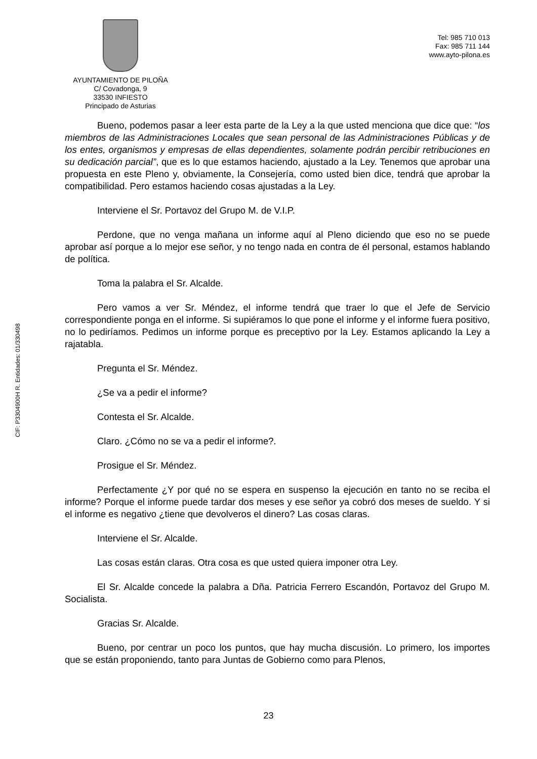AYUNTAMIENTO DE PILOÑA
C/ Covadonga, 9
33530 INFIESTO
Principado de Asturias
Tel: 985 710 013
Fax: 985 711 144
www.ayto-pilona.es
CIF: P3304900H R. Entidades: 01/330498
Bueno, podemos pasar a leer esta parte de la Ley a la que usted menciona que dice que: “los miembros de las Administraciones Locales que sean personal de las Administraciones Públicas y de los entes, organismos y empresas de ellas dependientes, solamente podrán percibir retribuciones en su dedicación parcial”, que es lo que estamos haciendo, ajustado a la Ley. Tenemos que aprobar una propuesta en este Pleno y, obviamente, la Consejería, como usted bien dice, tendrá que aprobar la compatibilidad. Pero estamos haciendo cosas ajustadas a la Ley.
Interviene el Sr. Portavoz del Grupo M. de V.I.P.
Perdone, que no venga mañana un informe aquí al Pleno diciendo que eso no se puede aprobar así porque a lo mejor ese señor, y no tengo nada en contra de él personal, estamos hablando de política.
Toma la palabra el Sr. Alcalde.
Pero vamos a ver Sr. Méndez, el informe tendrá que traer lo que el Jefe de Servicio correspondiente ponga en el informe. Si supiéramos lo que pone el informe y el informe fuera positivo, no lo pediríamos. Pedimos un informe porque es preceptivo por la Ley. Estamos aplicando la Ley a rajatabla.
Pregunta el Sr. Méndez.
¿Se va a pedir el informe?
Contesta el Sr. Alcalde.
Claro. ¿Cómo no se va a pedir el informe?.
Prosigue el Sr. Méndez.
Perfectamente ¿Y por qué no se espera en suspenso la ejecución en tanto no se reciba el informe? Porque el informe puede tardar dos meses y ese señor ya cobró dos meses de sueldo. Y si el informe es negativo ¿tiene que devolveros el dinero? Las cosas claras.
Interviene el Sr. Alcalde.
Las cosas están claras. Otra cosa es que usted quiera imponer otra Ley.
El Sr. Alcalde concede la palabra a Dña. Patricia Ferrero Escandón, Portavoz del Grupo M. Socialista.
Gracias Sr. Alcalde.
Bueno, por centrar un poco los puntos, que hay mucha discusión. Lo primero, los importes que se están proponiendo, tanto para Juntas de Gobierno como para Plenos,
23